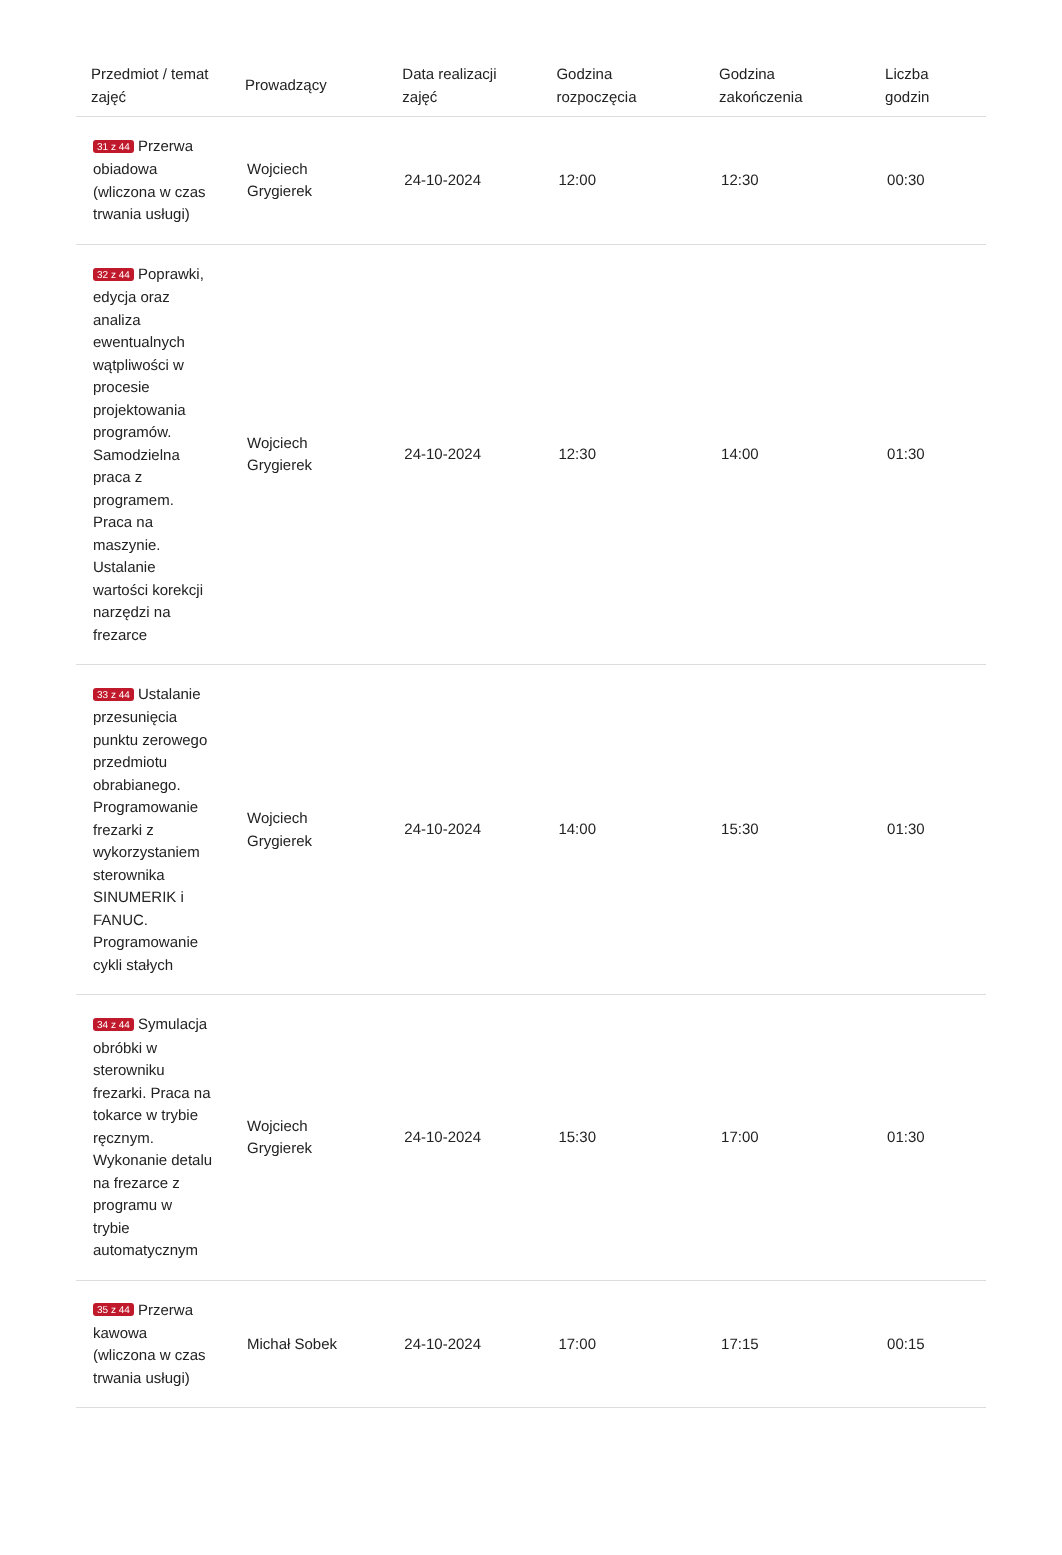| Przedmiot / temat zajęć | Prowadzący | Data realizacji zajęć | Godzina rozpoczęcia | Godzina zakończenia | Liczba godzin |
| --- | --- | --- | --- | --- | --- |
| 31 z 44 Przerwa obiadowa (wliczona w czas trwania usługi) | Wojciech Grygierek | 24-10-2024 | 12:00 | 12:30 | 00:30 |
| 32 z 44 Poprawki, edycja oraz analiza ewentualnych wątpliwości w procesie projektowania programów. Samodzielna praca z programem. Praca na maszynie. Ustalanie wartości korekcji narzędzi na frezarce | Wojciech Grygierek | 24-10-2024 | 12:30 | 14:00 | 01:30 |
| 33 z 44 Ustalanie przesunięcia punktu zerowego przedmiotu obrabianego. Programowanie frezarki z wykorzystaniem sterownika SINUMERIK i FANUC. Programowanie cykli stałych | Wojciech Grygierek | 24-10-2024 | 14:00 | 15:30 | 01:30 |
| 34 z 44 Symulacja obróbki w sterowniku frezarki. Praca na tokarce w trybie ręcznym. Wykonanie detalu na frezarce z programu w trybie automatycznym | Wojciech Grygierek | 24-10-2024 | 15:30 | 17:00 | 01:30 |
| 35 z 44 Przerwa kawowa (wliczona w czas trwania usługi) | Michał Sobek | 24-10-2024 | 17:00 | 17:15 | 00:15 |